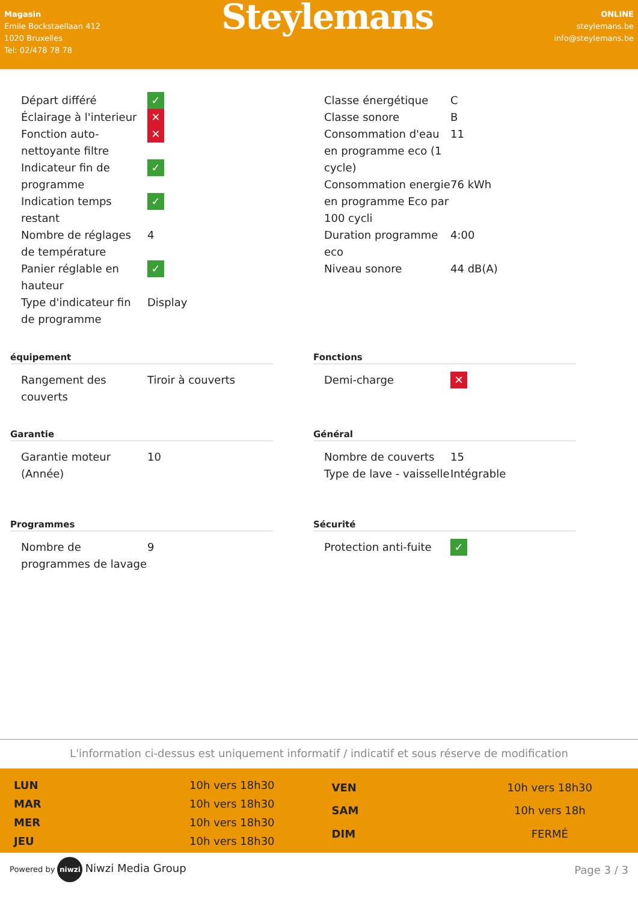Magasin
Emile Bockstaellaan 412
1020 Bruxelles
Tel: 02/478 78 78
Steylemans
ONLINE
steylemans.be
info@steylemans.be
| Départ différé | ✓ |
| Éclairage à l'interieur | ✕ |
| Fonction auto-nettoyante filtre | ✕ |
| Indicateur fin de programme | ✓ |
| Indication temps restant | ✓ |
| Nombre de réglages de température | 4 |
| Panier réglable en hauteur | ✓ |
| Type d'indicateur fin de programme | Display |
| Classe énergétique | C |
| Classe sonore | B |
| Consommation d'eau en programme eco (1 cycle) | 11 |
| Consommation energie en programme Eco par 100 cycli | 76 kWh |
| Duration programme eco | 4:00 |
| Niveau sonore | 44 dB(A) |
équipement
| Rangement des couverts | Tiroir à couverts |
Garantie
| Garantie moteur (Année) | 10 |
Programmes
| Nombre de programmes de lavage | 9 |
Fonctions
| Demi-charge | ✕ |
Général
| Nombre de couverts | 15 |
| Type de lave - vaisselle | Intégrable |
Sécurité
| Protection anti-fuite | ✓ |
L'information ci-dessus est uniquement informatif / indicatif et sous réserve de modification
| LUN | 10h vers 18h30 |
| MAR | 10h vers 18h30 |
| MER | 10h vers 18h30 |
| JEU | 10h vers 18h30 |
| VEN | 10h vers 18h30 |
| SAM | 10h vers 18h |
| DIM | FERMÉ |
Powered by niwzi Niwzi Media Group
Page 3 / 3